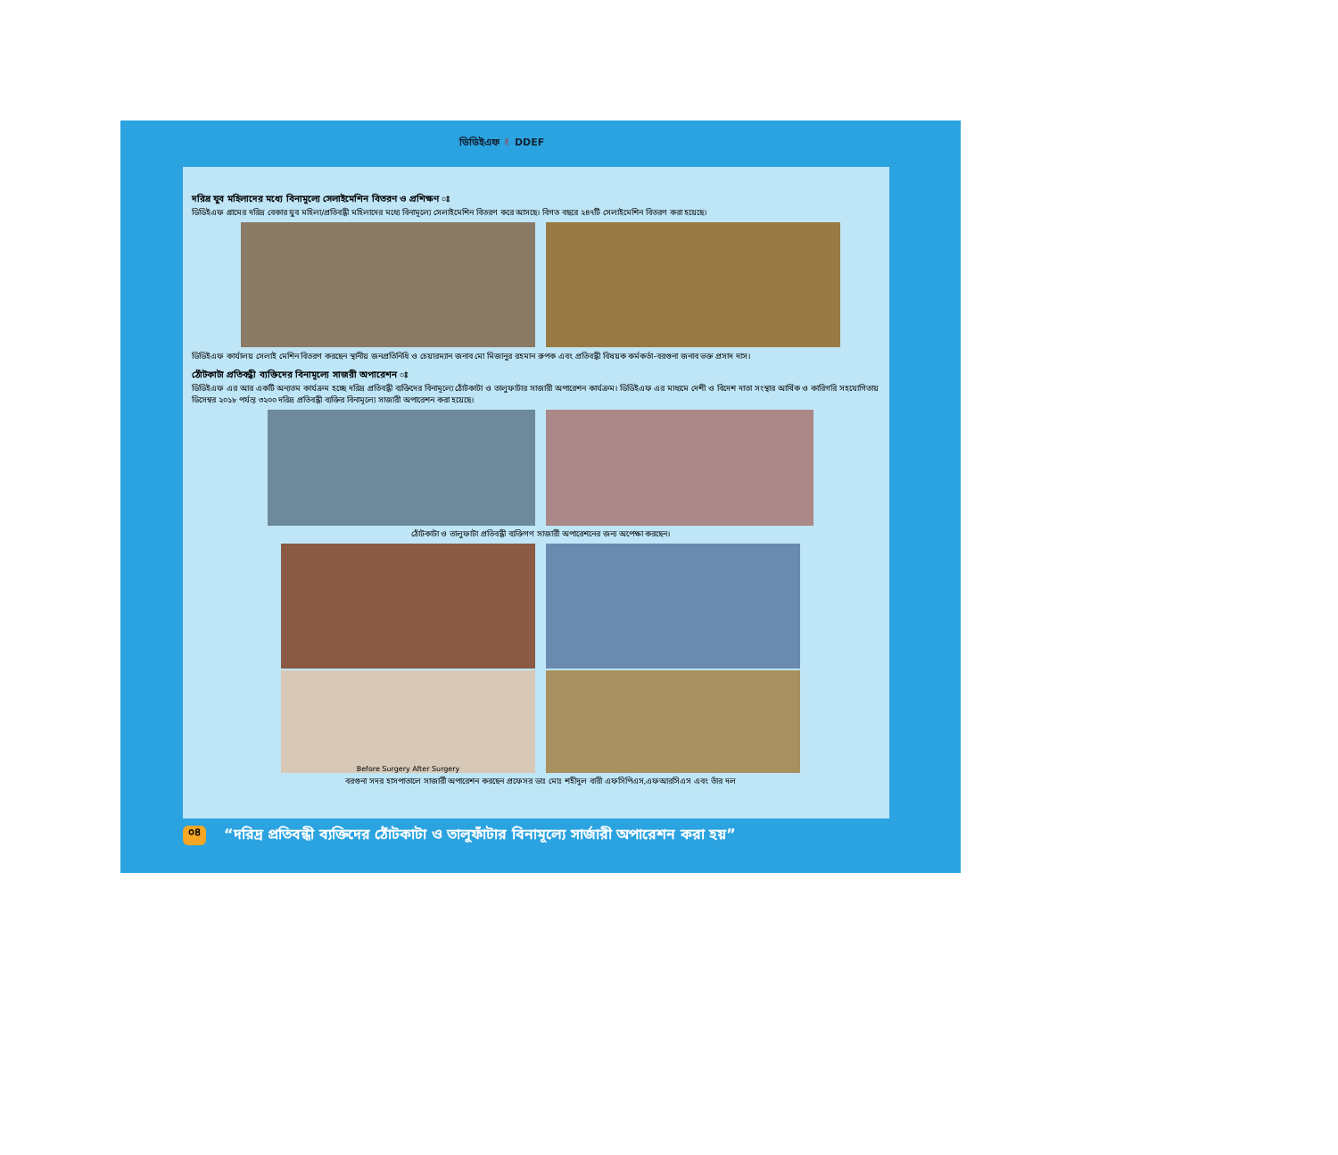ডিডিইএফ ✌ DDEF
দরিদ্র যুব মহিলাদের মধ্যে বিনামূল্যে সেলাইমেশিন বিতরণ ও প্রশিক্ষণ ঃ
ডিডিইএফ গ্রামের দরিদ্র বেকার যুব মহিলা/প্রতিবন্ধী মহিলাদের মধ্যে বিনামূল্যে সেলাইমেশিন বিতরণ করে আসছে। বিগত বছরে ২৪৭টি সেলাইমেশিন বিতরণ করা হয়েছে।
ডিডিইএফ কার্যালয় সেলাই মেশিন বিতরণ করছেন স্থানীয় জনপ্রতিনিধি ও চেয়ারম্যান জনাব মো মিজানুর রহমান রুপক এবং প্রতিবন্ধী বিষয়ক কর্মকর্তা-বরগুনা জনাব ভক্ত প্রসাদ দাস।
ঠোঁটকাটা প্রতিবন্ধী ব্যক্তিদের বিনামূল্যে সাজরী অপারেশন ঃ
ডিডিইএফ এর আর একটি অন্যতম কার্যক্রম হচ্ছে দরিদ্র প্রতিবন্ধী ব্যক্তিদের বিনামূল্যে ঠোঁটকাটা ও তালুফাটার সাজারী অপারেশন কার্যক্রম। ডিডিইএফ এর মাধ্যমে দেশী ও বিদেশ দাতা সংস্থার আর্থিক ও কারিগরি সহযোগিতায় ডিসেম্বর ২০১৮ পর্যন্ত ৩২০০ দরিদ্র প্রতিবন্ধী ব্যক্তির বিনামূল্যে সাজারী অপারেশন করা হয়েছে।
ঠোঁটকাটা ও তালুফাটা প্রতিবন্ধী ব্যক্তিগণ সাজার্রী অপারেশনের জন্য অপেক্ষা করছেন।
Before Surgery After Surgery
বরগুনা সদর হাসপাতালে সাজার্রী অপারেশন করছেন প্রফেসর ডাঃ মোঃ শহীদুল বারী এফসিপিএস,এফআরসিএস এবং তাঁর দল
০৪ “দরিদ্র প্রতিবন্ধী ব্যক্তিদের ঠোঁটকাটা ও তালুফাঁটার বিনামূল্যে সার্জারী অপারেশন করা হয়”